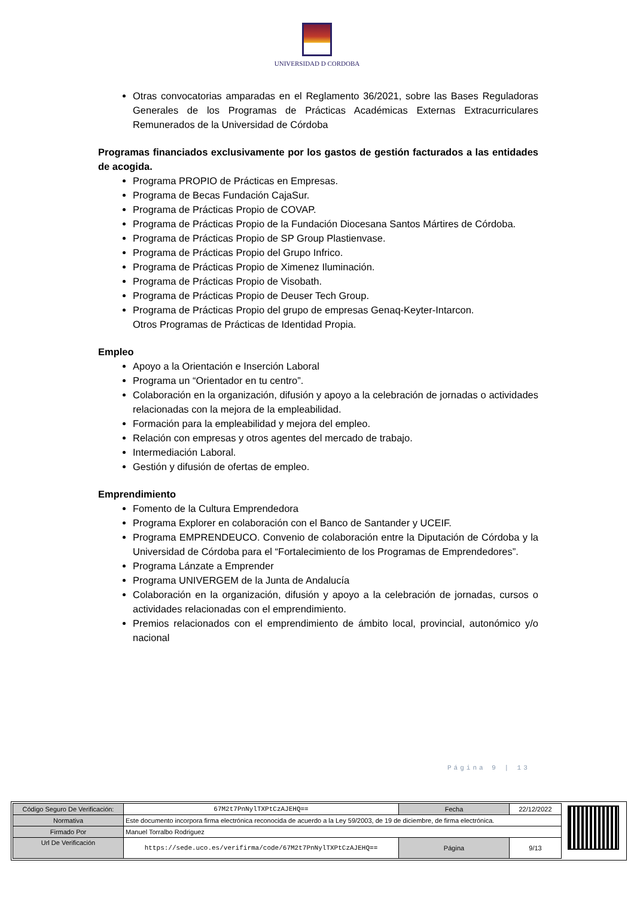UNIVERSIDAD D CORDOBA
Otras convocatorias amparadas en el Reglamento 36/2021, sobre las Bases Reguladoras Generales de los Programas de Prácticas Académicas Externas Extracurriculares Remunerados de la Universidad de Córdoba
Programas financiados exclusivamente por los gastos de gestión facturados a las entidades de acogida.
Programa PROPIO de Prácticas en Empresas.
Programa de Becas Fundación CajaSur.
Programa de Prácticas Propio de COVAP.
Programa de Prácticas Propio de la Fundación Diocesana Santos Mártires de Córdoba.
Programa de Prácticas Propio de SP Group Plastienvase.
Programa de Prácticas Propio del Grupo Infrico.
Programa de Prácticas Propio de Ximenez Iluminación.
Programa de Prácticas Propio de Visobath.
Programa de Prácticas Propio de Deuser Tech Group.
Programa de Prácticas Propio del grupo de empresas Genaq-Keyter-Intarcon.
Otros Programas de Prácticas de Identidad Propia.
Empleo
Apoyo a la Orientación e Inserción Laboral
Programa un “Orientador en tu centro”.
Colaboración en la organización, difusión y apoyo a la celebración de jornadas o actividades relacionadas con la mejora de la empleabilidad.
Formación para la empleabilidad y mejora del empleo.
Relación con empresas y otros agentes del mercado de trabajo.
Intermediación Laboral.
Gestión y difusión de ofertas de empleo.
Emprendimiento
Fomento de la Cultura Emprendedora
Programa Explorer en colaboración con el Banco de Santander y UCEIF.
Programa EMPRENDEUCO. Convenio de colaboración entre la Diputación de Córdoba y la Universidad de Córdoba para el “Fortalecimiento de los Programas de Emprendedores”.
Programa Lánzate a Emprender
Programa UNIVERGEM de la Junta de Andalucía
Colaboración en la organización, difusión y apoyo a la celebración de jornadas, cursos o actividades relacionadas con el emprendimiento.
Premios relacionados con el emprendimiento de ámbito local, provincial, autonómico y/o nacional
Página 9 | 13
| Código Seguro De Verificación: | 67M2t7PnNylTXPtCzAJEHQ== | Fecha | 22/12/2022 |
| Normativa | Este documento incorpora firma electrónica reconocida de acuerdo a la Ley 59/2003, de 19 de diciembre, de firma electrónica. | | |
| Firmado Por | Manuel Torralbo Rodriguez | | |
| Url De Verificación | https://sede.uco.es/verifirma/code/67M2t7PnNylTXPtCzAJEHQ== | Página | 9/13 |